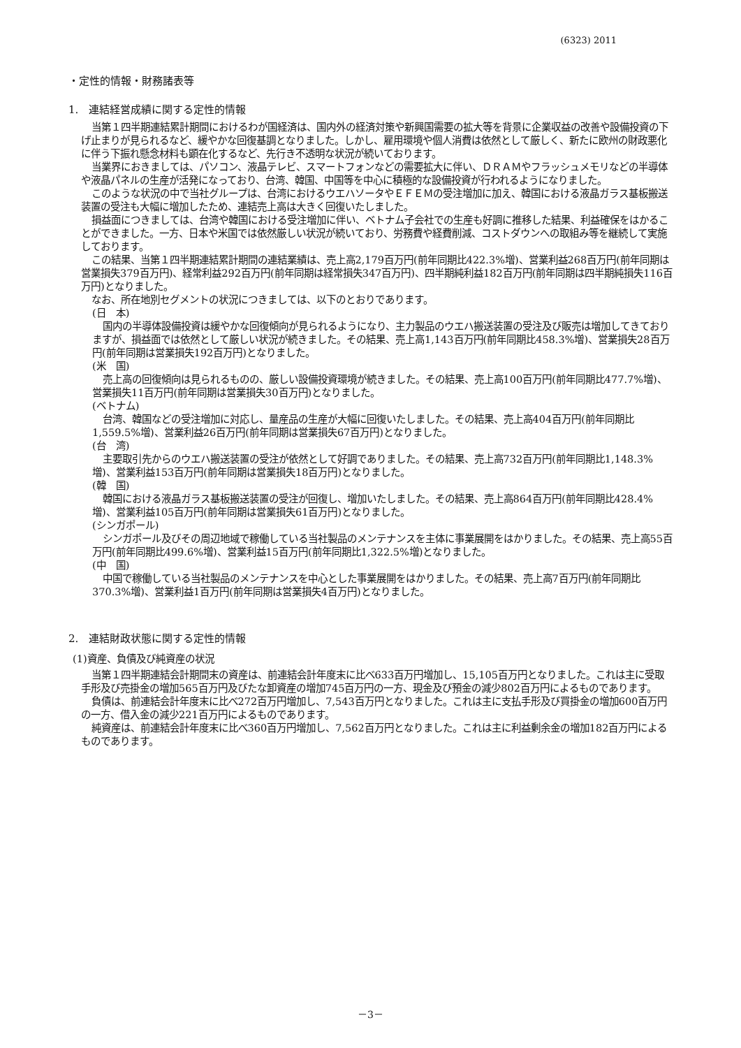(6323) 2011
・定性的情報・財務諸表等
1.　連結経営成績に関する定性的情報
当第１四半期連結累計期間におけるわが国経済は、国内外の経済対策や新興国需要の拡大等を背景に企業収益の改善や設備投資の下げ止まりが見られるなど、緩やかな回復基調となりました。しかし、雇用環境や個人消費は依然として厳しく、新たに欧州の財政悪化に伴う下振れ懸念材料も顕在化するなど、先行き不透明な状況が続いております。
当業界におきましては、パソコン、液晶テレビ、スマートフォンなどの需要拡大に伴い、ＤＲＡＭやフラッシュメモリなどの半導体や液晶パネルの生産が活発になっており、台湾、韓国、中国等を中心に積極的な設備投資が行われるようになりました。
このような状況の中で当社グループは、台湾におけるウエハソータやＥＦＥＭの受注増加に加え、韓国における液晶ガラス基板搬送装置の受注も大幅に増加したため、連結売上高は大きく回復いたしました。
損益面につきましては、台湾や韓国における受注増加に伴い、ベトナム子会社での生産も好調に推移した結果、利益確保をはかることができました。一方、日本や米国では依然厳しい状況が続いており、労務費や経費削減、コストダウンへの取組み等を継続して実施しております。
この結果、当第１四半期連結累計期間の連結業績は、売上高2,179百万円(前年同期比422.3%増)、営業利益268百万円(前年同期は営業損失379百万円)、経常利益292百万円(前年同期は経常損失347百万円)、四半期純利益182百万円(前年同期は四半期純損失116百万円)となりました。
なお、所在地別セグメントの状況につきましては、以下のとおりであります。
(日　本)
国内の半導体設備投資は緩やかな回復傾向が見られるようになり、主力製品のウエハ搬送装置の受注及び販売は増加してきておりますが、損益面では依然として厳しい状況が続きました。その結果、売上高1,143百万円(前年同期比458.3%増)、営業損失28百万円(前年同期は営業損失192百万円)となりました。
(米　国)
売上高の回復傾向は見られるものの、厳しい設備投資環境が続きました。その結果、売上高100百万円(前年同期比477.7%増)、営業損失11百万円(前年同期は営業損失30百万円)となりました。
(ベトナム)
台湾、韓国などの受注増加に対応し、量産品の生産が大幅に回復いたしました。その結果、売上高404百万円(前年同期比1,559.5%増)、営業利益26百万円(前年同期は営業損失67百万円)となりました。
(台　湾)
主要取引先からのウエハ搬送装置の受注が依然として好調でありました。その結果、売上高732百万円(前年同期比1,148.3%増)、営業利益153百万円(前年同期は営業損失18百万円)となりました。
(韓　国)
韓国における液晶ガラス基板搬送装置の受注が回復し、増加いたしました。その結果、売上高864百万円(前年同期比428.4%増)、営業利益105百万円(前年同期は営業損失61百万円)となりました。
(シンガポール)
シンガポール及びその周辺地域で稼働している当社製品のメンテナンスを主体に事業展開をはかりました。その結果、売上高55百万円(前年同期比499.6%増)、営業利益15百万円(前年同期比1,322.5%増)となりました。
(中　国)
中国で稼働している当社製品のメンテナンスを中心とした事業展開をはかりました。その結果、売上高7百万円(前年同期比370.3%増)、営業利益1百万円(前年同期は営業損失4百万円)となりました。
2.　連結財政状態に関する定性的情報
(1)資産、負債及び純資産の状況
当第１四半期連結会計期間末の資産は、前連結会計年度末に比べ633百万円増加し、15,105百万円となりました。これは主に受取手形及び売掛金の増加565百万円及びたな卸資産の増加745百万円の一方、現金及び預金の減少802百万円によるものであります。
負債は、前連結会計年度末に比べ272百万円増加し、7,543百万円となりました。これは主に支払手形及び買掛金の増加600百万円の一方、借入金の減少221百万円によるものであります。
純資産は、前連結会計年度末に比べ360百万円増加し、7,562百万円となりました。これは主に利益剰余金の増加182百万円によるものであります。
－3－